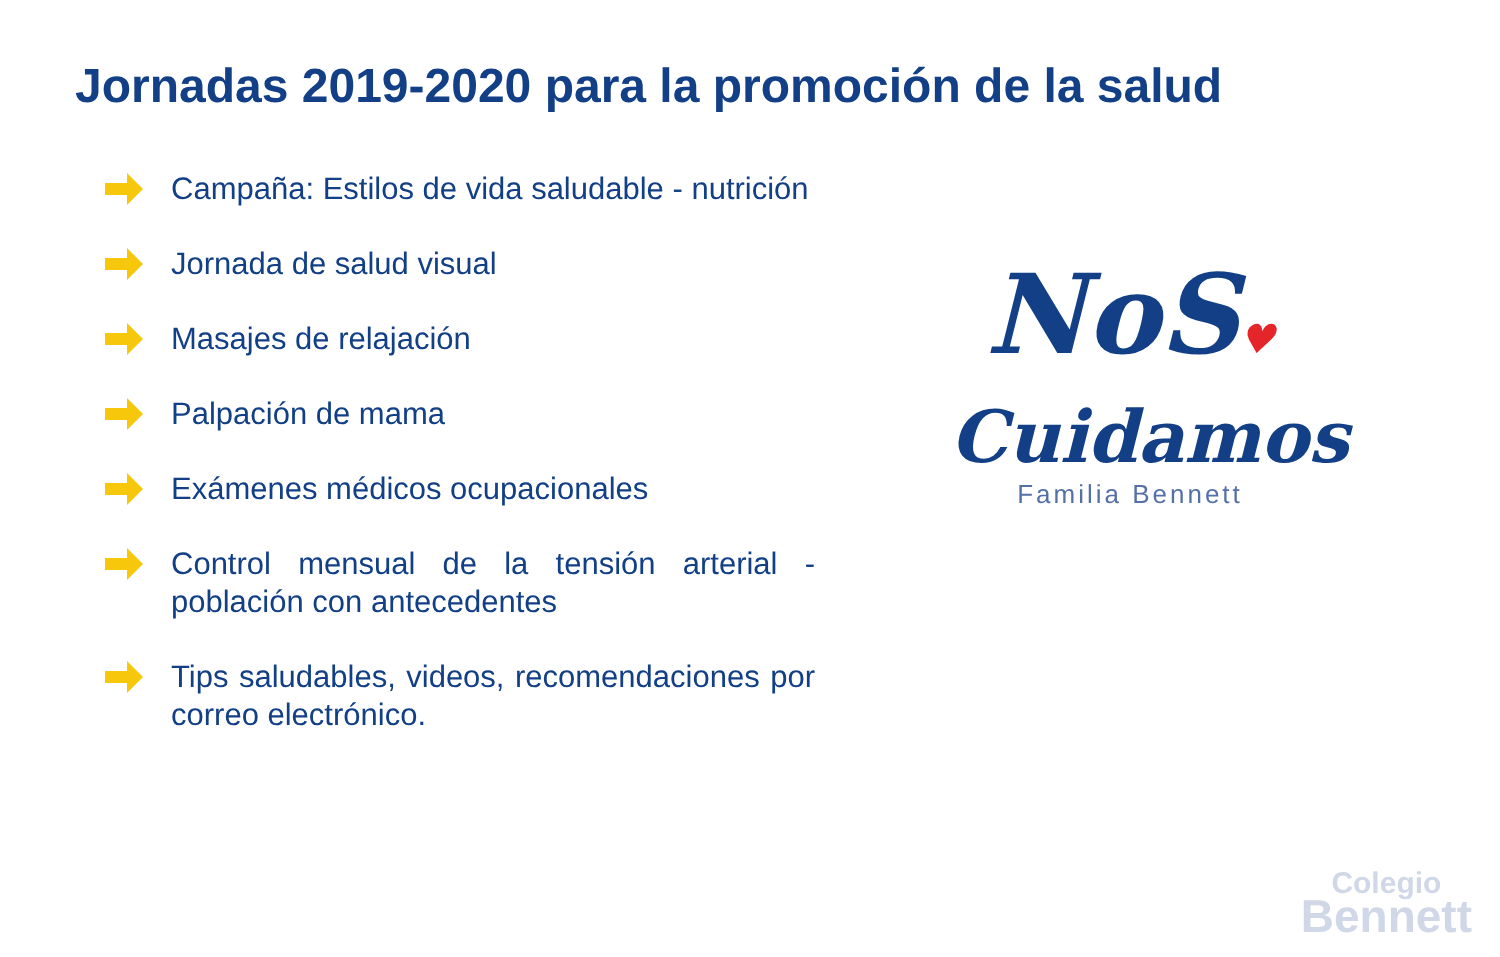Jornadas 2019-2020 para la promoción de la salud
Campaña: Estilos de vida saludable - nutrición
Jornada de salud visual
Masajes de relajación
Palpación de mama
Exámenes médicos ocupacionales
Control mensual de la tensión arterial - población con antecedentes
Tips saludables, videos, recomendaciones por correo electrónico.
NoS♥
Cuidamos
Familia Bennett
Colegio
Bennett